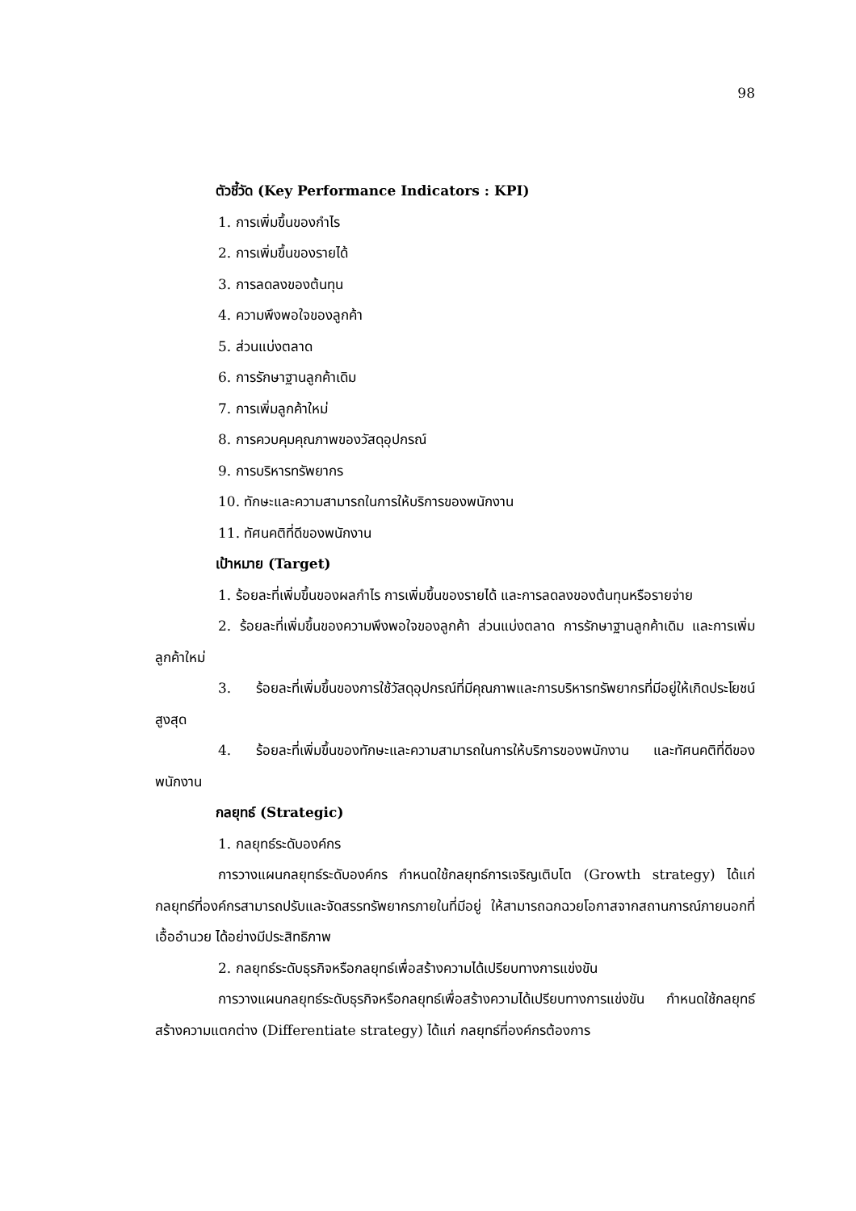98
ตัวชี้วัด (Key Performance Indicators : KPI)
1. การเพิ่มขึ้นของกำไร
2. การเพิ่มขึ้นของรายได้
3. การลดลงของต้นทุน
4. ความพึงพอใจของลูกค้า
5. ส่วนแบ่งตลาด
6. การรักษาฐานลูกค้าเดิม
7. การเพิ่มลูกค้าใหม่
8. การควบคุมคุณภาพของวัสดุอุปกรณ์
9. การบริหารทรัพยากร
10. ทักษะและความสามารถในการให้บริการของพนักงาน
11. ทัศนคติที่ดีของพนักงาน
เป้าหมาย (Target)
1. ร้อยละที่เพิ่มขึ้นของผลกำไร การเพิ่มขึ้นของรายได้ และการลดลงของต้นทุนหรือรายจ่าย
2. ร้อยละที่เพิ่มขึ้นของความพึงพอใจของลูกค้า ส่วนแบ่งตลาด การรักษาฐานลูกค้าเดิม และการเพิ่มลูกค้าใหม่
3. ร้อยละที่เพิ่มขึ้นของการใช้วัสดุอุปกรณ์ที่มีคุณภาพและการบริหารทรัพยากรที่มีอยู่ให้เกิดประโยชน์สูงสุด
4. ร้อยละที่เพิ่มขึ้นของทักษะและความสามารถในการให้บริการของพนักงาน และทัศนคติที่ดีของพนักงาน
กลยุทธ์ (Strategic)
1. กลยุทธ์ระดับองค์กร
การวางแผนกลยุทธ์ระดับองค์กร กำหนดใช้กลยุทธ์การเจริญเติบโต (Growth strategy) ได้แก่ กลยุทธ์ที่องค์กรสามารถปรับและจัดสรรทรัพยากรภายในที่มีอยู่ ให้สามารถฉกฉวยโอกาสจากสถานการณ์ภายนอกที่เอื้ออำนวย ได้อย่างมีประสิทธิภาพ
2. กลยุทธ์ระดับธุรกิจหรือกลยุทธ์เพื่อสร้างความได้เปรียบทางการแข่งขัน
การวางแผนกลยุทธ์ระดับธุรกิจหรือกลยุทธ์เพื่อสร้างความได้เปรียบทางการแข่งขัน กำหนดใช้กลยุทธ์สร้างความแตกต่าง (Differentiate strategy) ได้แก่ กลยุทธ์ที่องค์กรต้องการ